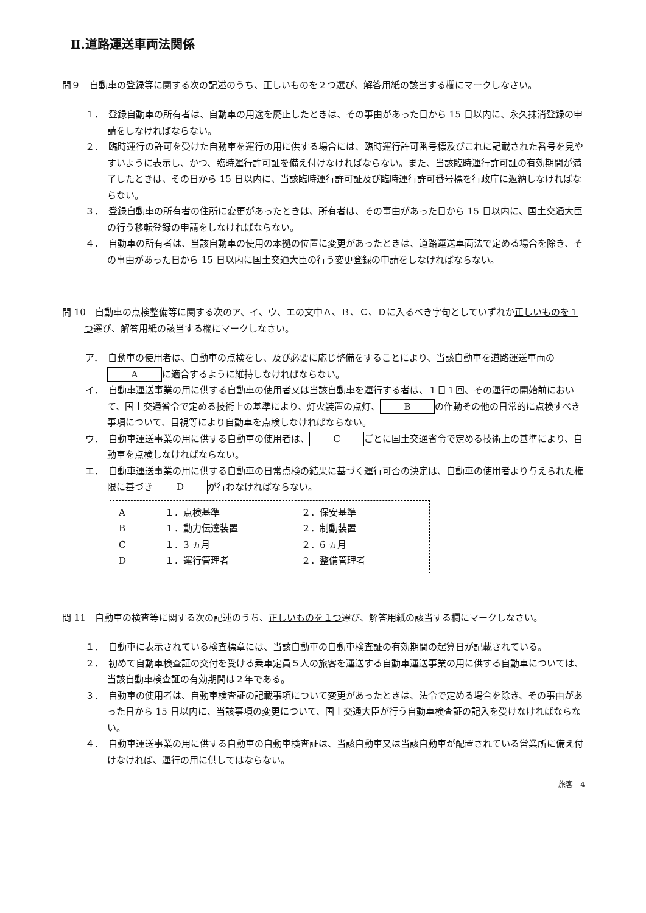Ⅱ.道路運送車両法関係
問９　自動車の登録等に関する次の記述のうち、正しいものを２つ選び、解答用紙の該当する欄にマークしなさい。
１．　登録自動車の所有者は、自動車の用途を廃止したときは、その事由があった日から 15 日以内に、永久抹消登録の申請をしなければならない。
２．　臨時運行の許可を受けた自動車を運行の用に供する場合には、臨時運行許可番号標及びこれに記載された番号を見やすいように表示し、かつ、臨時運行許可証を備え付けなければならない。また、当該臨時運行許可証の有効期間が満了したときは、その日から 15 日以内に、当該臨時運行許可証及び臨時運行許可番号標を行政庁に返納しなければならない。
３．　登録自動車の所有者の住所に変更があったときは、所有者は、その事由があった日から 15 日以内に、国土交通大臣の行う移転登録の申請をしなければならない。
４．　自動車の所有者は、当該自動車の使用の本拠の位置に変更があったときは、道路運送車両法で定める場合を除き、その事由があった日から 15 日以内に国土交通大臣の行う変更登録の申請をしなければならない。
問 10　自動車の点検整備等に関する次のア、イ、ウ、エの文中Ａ、Ｂ、Ｃ、Ｄに入るべき字句としていずれか正しいものを１つ選び、解答用紙の該当する欄にマークしなさい。
ア．　自動車の使用者は、自動車の点検をし、及び必要に応じ整備をすることにより、当該自動車を道路運送車両の A に適合するように維持しなければならない。
イ．　自動車運送事業の用に供する自動車の使用者又は当該自動車を運行する者は、１日１回、その運行の開始前において、国土交通省令で定める技術上の基準により、灯火装置の点灯、 B の作動その他の日常的に点検すべき事項について、目視等により自動車を点検しなければならない。
ウ．　自動車運送事業の用に供する自動車の使用者は、 C ごとに国土交通省令で定める技術上の基準により、自動車を点検しなければならない。
エ．　自動車運送事業の用に供する自動車の日常点検の結果に基づく運行可否の決定は、自動車の使用者より与えられた権限に基づき D が行わなければならない。
| A | １．点検基準 | ２．保安基準 |
| B | １．動力伝達装置 | ２．制動装置 |
| C | １．3 ヵ月 | ２．6 ヵ月 |
| D | １．運行管理者 | ２．整備管理者 |
問 11　自動車の検査等に関する次の記述のうち、正しいものを１つ選び、解答用紙の該当する欄にマークしなさい。
１．　自動車に表示されている検査標章には、当該自動車の自動車検査証の有効期間の起算日が記載されている。
２．　初めて自動車検査証の交付を受ける乗車定員５人の旅客を運送する自動車運送事業の用に供する自動車については、当該自動車検査証の有効期間は２年である。
３．　自動車の使用者は、自動車検査証の記載事項について変更があったときは、法令で定める場合を除き、その事由があった日から 15 日以内に、当該事項の変更について、国土交通大臣が行う自動車検査証の記入を受けなければならない。
４．　自動車運送事業の用に供する自動車の自動車検査証は、当該自動車又は当該自動車が配置されている営業所に備え付けなければ、運行の用に供してはならない。
旅客　4